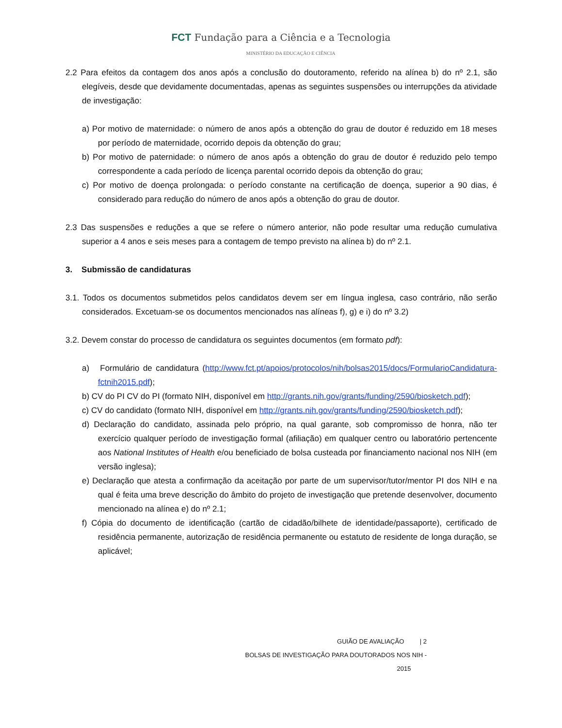FCT Fundação para a Ciência e a Tecnologia
MINISTÉRIO DA EDUCAÇÃO E CIÊNCIA
2.2 Para efeitos da contagem dos anos após a conclusão do doutoramento, referido na alínea b) do nº 2.1, são elegíveis, desde que devidamente documentadas, apenas as seguintes suspensões ou interrupções da atividade de investigação:
a) Por motivo de maternidade: o número de anos após a obtenção do grau de doutor é reduzido em 18 meses por período de maternidade, ocorrido depois da obtenção do grau;
b) Por motivo de paternidade: o número de anos após a obtenção do grau de doutor é reduzido pelo tempo correspondente a cada período de licença parental ocorrido depois da obtenção do grau;
c) Por motivo de doença prolongada: o período constante na certificação de doença, superior a 90 dias, é considerado para redução do número de anos após a obtenção do grau de doutor.
2.3 Das suspensões e reduções a que se refere o número anterior, não pode resultar uma redução cumulativa superior a 4 anos e seis meses para a contagem de tempo previsto na alínea b) do nº 2.1.
3. Submissão de candidaturas
3.1. Todos os documentos submetidos pelos candidatos devem ser em língua inglesa, caso contrário, não serão considerados. Excetuam-se os documentos mencionados nas alíneas f), g) e i) do nº 3.2)
3.2. Devem constar do processo de candidatura os seguintes documentos (em formato pdf):
a) Formulário de candidatura (http://www.fct.pt/apoios/protocolos/nih/bolsas2015/docs/FormularioCandidatura-fctnih2015.pdf);
b) CV do PI CV do PI (formato NIH, disponível em http://grants.nih.gov/grants/funding/2590/biosketch.pdf);
c) CV do candidato (formato NIH, disponível em http://grants.nih.gov/grants/funding/2590/biosketch.pdf);
d) Declaração do candidato, assinada pelo próprio, na qual garante, sob compromisso de honra, não ter exercício qualquer período de investigação formal (afiliação) em qualquer centro ou laboratório pertencente aos National Institutes of Health e/ou beneficiado de bolsa custeada por financiamento nacional nos NIH (em versão inglesa);
e) Declaração que atesta a confirmação da aceitação por parte de um supervisor/tutor/mentor PI dos NIH e na qual é feita uma breve descrição do âmbito do projeto de investigação que pretende desenvolver, documento mencionado na alínea e) do nº 2.1;
f) Cópia do documento de identificação (cartão de cidadão/bilhete de identidade/passaporte), certificado de residência permanente, autorização de residência permanente ou estatuto de residente de longa duração, se aplicável;
GUIÃO DE AVALIAÇÃO | 2
BOLSAS DE INVESTIGAÇÃO PARA DOUTORADOS NOS NIH - 2015